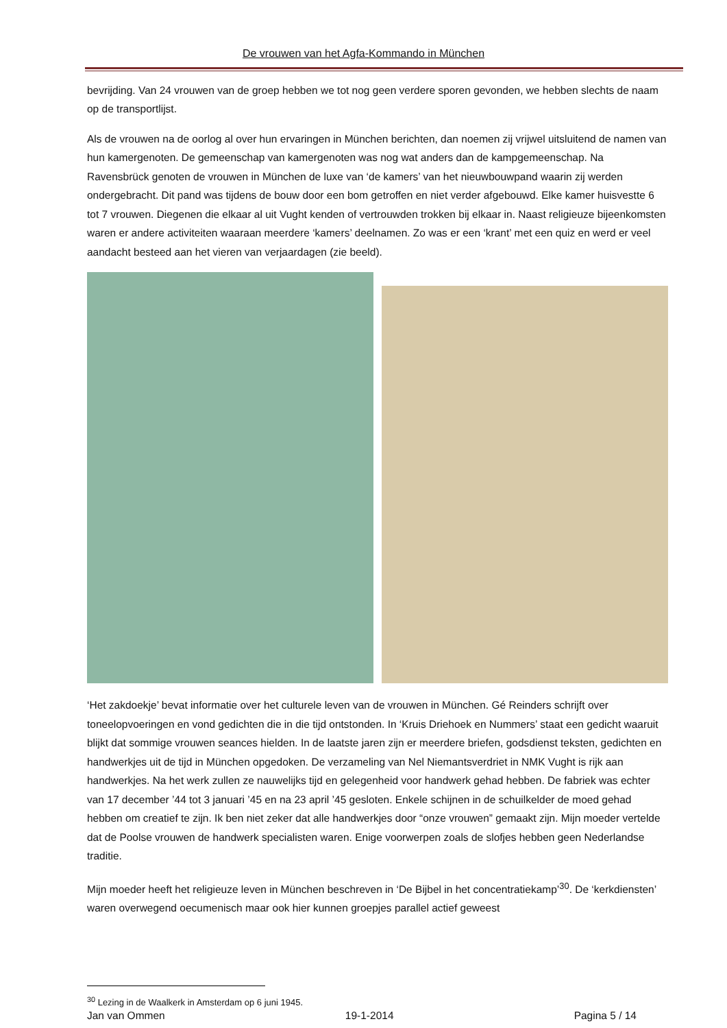De vrouwen van het Agfa-Kommando in München
bevrijding. Van 24 vrouwen van de groep hebben we tot nog geen verdere sporen gevonden, we hebben slechts de naam op de transportlijst.
Als de vrouwen na de oorlog al over hun ervaringen in München berichten, dan noemen zij vrijwel uitsluitend de namen van hun kamergenoten. De gemeenschap van kamergenoten was nog wat anders dan de kampgemeenschap. Na Ravensbrück genoten de vrouwen in München de luxe van ‘de kamers’ van het nieuwbouwpand waarin zij werden ondergebracht. Dit pand was tijdens de bouw door een bom getroffen en niet verder afgebouwd. Elke kamer huisvestte 6 tot 7 vrouwen. Diegenen die elkaar al uit Vught kenden of vertrouwden trokken bij elkaar in. Naast religieuze bijeenkomsten waren er andere activiteiten waaraan meerdere ‘kamers’ deelnamen. Zo was er een ‘krant’ met een quiz en werd er veel aandacht besteed aan het vieren van verjaardagen (zie beeld).
‘Het zakdoekje’ bevat informatie over het culturele leven van de vrouwen in München. Gé Reinders schrijft over toneelopvoeringen en vond gedichten die in die tijd ontstonden. In ‘Kruis Driehoek en Nummers’ staat een gedicht waaruit blijkt dat sommige vrouwen seances hielden. In de laatste jaren zijn er meerdere briefen, godsdienst teksten, gedichten en handwerkjes uit de tijd in München opgedoken. De verzameling van Nel Niemantsverdriet in NMK Vught is rijk aan handwerkjes. Na het werk zullen ze nauwelijks tijd en gelegenheid voor handwerk gehad hebben. De fabriek was echter van 17 december ’44 tot 3 januari ’45 en na 23 april ’45 gesloten. Enkele schijnen in de schuilkelder de moed gehad hebben om creatief te zijn. Ik ben niet zeker dat alle handwerkjes door “onze vrouwen” gemaakt zijn. Mijn moeder vertelde dat de Poolse vrouwen de handwerk specialisten waren. Enige voorwerpen zoals de slofjes hebben geen Nederlandse traditie.
Mijn moeder heeft het religieuze leven in München beschreven in ‘De Bijbel in het concentratiekamp’<sup>30</sup>. De ‘kerkdiensten’ waren overwegend oecumenisch maar ook hier kunnen groepjes parallel actief geweest
<sup>30</sup> Lezing in de Waalkerk in Amsterdam op 6 juni 1945.
Jan van Ommen 19-1-2014 Pagina 5 / 14